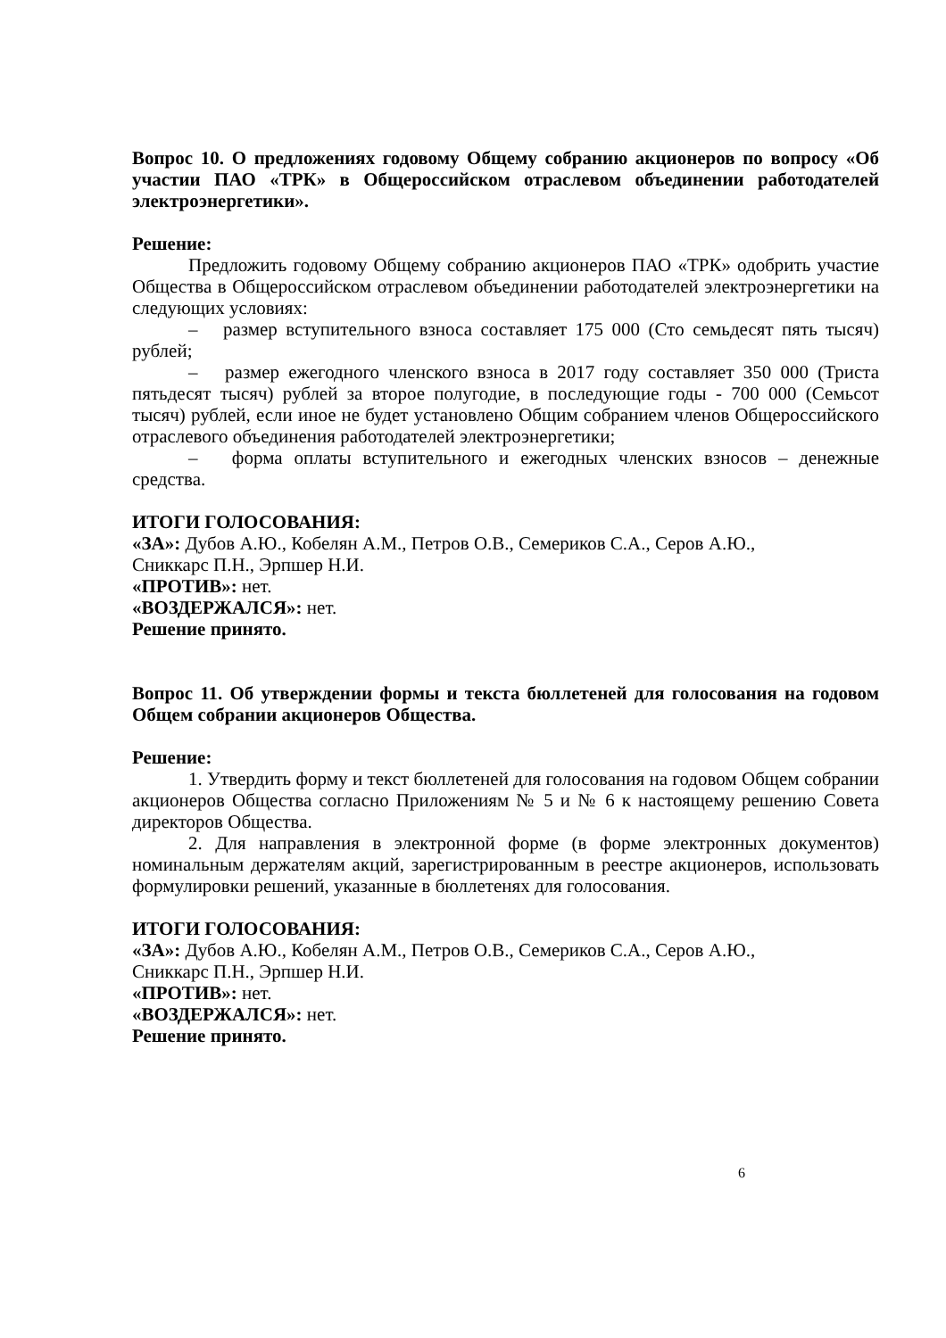Вопрос 10. О предложениях годовому Общему собранию акционеров по вопросу «Об участии ПАО «ТРК» в Общероссийском отраслевом объединении работодателей электроэнергетики».
Решение:
Предложить годовому Общему собранию акционеров ПАО «ТРК» одобрить участие Общества в Общероссийском отраслевом объединении работодателей электроэнергетики на следующих условиях:
– размер вступительного взноса составляет 175 000 (Сто семьдесят пять тысяч) рублей;
– размер ежегодного членского взноса в 2017 году составляет 350 000 (Триста пятьдесят тысяч) рублей за второе полугодие, в последующие годы - 700 000 (Семьсот тысяч) рублей, если иное не будет установлено Общим собранием членов Общероссийского отраслевого объединения работодателей электроэнергетики;
– форма оплаты вступительного и ежегодных членских взносов – денежные средства.
ИТОГИ ГОЛОСОВАНИЯ:
«ЗА»: Дубов А.Ю., Кобелян А.М., Петров О.В., Семериков С.А., Серов А.Ю.,
Сниккарс П.Н., Эрпшер Н.И.
«ПРОТИВ»: нет.
«ВОЗДЕРЖАЛСЯ»: нет.
Решение принято.
Вопрос 11. Об утверждении формы и текста бюллетеней для голосования на годовом Общем собрании акционеров Общества.
Решение:
1. Утвердить форму и текст бюллетеней для голосования на годовом Общем собрании акционеров Общества согласно Приложениям № 5 и № 6 к настоящему решению Совета директоров Общества.
2. Для направления в электронной форме (в форме электронных документов) номинальным держателям акций, зарегистрированным в реестре акционеров, использовать формулировки решений, указанные в бюллетенях для голосования.
ИТОГИ ГОЛОСОВАНИЯ:
«ЗА»: Дубов А.Ю., Кобелян А.М., Петров О.В., Семериков С.А., Серов А.Ю.,
Сниккарс П.Н., Эрпшер Н.И.
«ПРОТИВ»: нет.
«ВОЗДЕРЖАЛСЯ»: нет.
Решение принято.
6